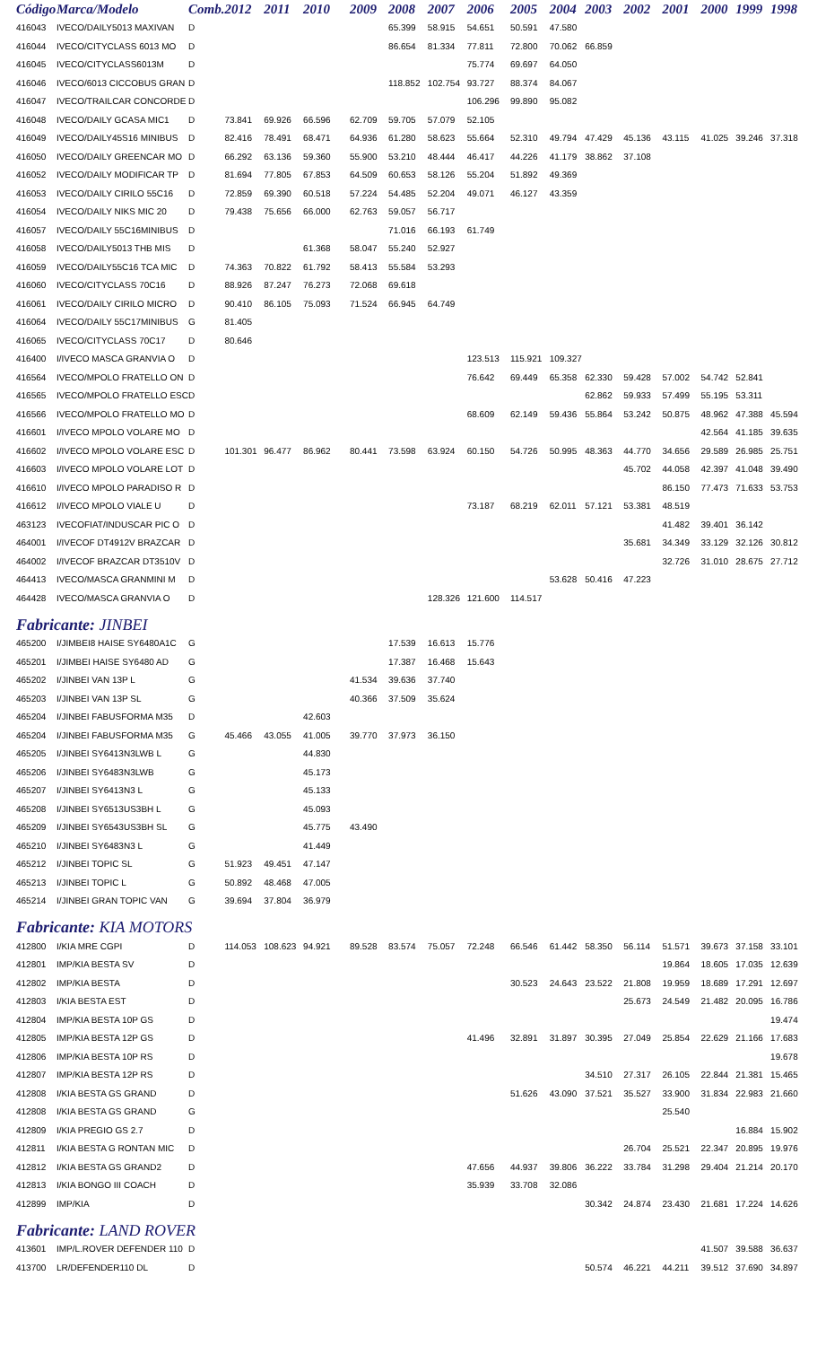| Código | Marca/Modelo | Comb. | 2012 | 2011 | 2010 | 2009 | 2008 | 2007 | 2006 | 2005 | 2004 | 2003 | 2002 | 2001 | 2000 | 1999 | 1998 |
| --- | --- | --- | --- | --- | --- | --- | --- | --- | --- | --- | --- | --- | --- | --- | --- | --- | --- |
| 416043 | IVECO/DAILY5013 MAXIVAN | D | | | | | 65.399 | 58.915 | 54.651 | 50.591 | 47.580 | | | | | | |
| 416044 | IVECO/CITYCLASS 6013 MO | D | | | | | 86.654 | 81.334 | 77.811 | 72.800 | 70.062 | 66.859 | | | | | |
| 416045 | IVECO/CITYCLASS6013M | D | | | | | | | 75.774 | 69.697 | 64.050 | | | | | | |
| 416046 | IVECO/6013 CICCOBUS GRAN | D | | | | | 118.852 | 102.754 | 93.727 | 88.374 | 84.067 | | | | | | |
| 416047 | IVECO/TRAILCAR CONCORDE | D | | | | | | | 106.296 | 99.890 | 95.082 | | | | | | |
| 416048 | IVECO/DAILY GCASA MIC1 | D | 73.841 | 69.926 | 66.596 | 62.709 | 59.705 | 57.079 | 52.105 | | | | | | | | |
| 416049 | IVECO/DAILY45S16 MINIBUS | D | 82.416 | 78.491 | 68.471 | 64.936 | 61.280 | 58.623 | 55.664 | 52.310 | 49.794 | 47.429 | 45.136 | 43.115 | 41.025 | 39.246 | 37.318 |
| 416050 | IVECO/DAILY GREENCAR MO | D | 66.292 | 63.136 | 59.360 | 55.900 | 53.210 | 48.444 | 46.417 | 44.226 | 41.179 | 38.862 | 37.108 | | | | |
| 416052 | IVECO/DAILY MODIFICAR TP | D | 81.694 | 77.805 | 67.853 | 64.509 | 60.653 | 58.126 | 55.204 | 51.892 | 49.369 | | | | | | |
| 416053 | IVECO/DAILY CIRILO 55C16 | D | 72.859 | 69.390 | 60.518 | 57.224 | 54.485 | 52.204 | 49.071 | 46.127 | 43.359 | | | | | | |
| 416054 | IVECO/DAILY NIKS MIC 20 | D | 79.438 | 75.656 | 66.000 | 62.763 | 59.057 | 56.717 | | | | | | | | | |
| 416057 | IVECO/DAILY 55C16MINIBUS | D | | | | | 71.016 | 66.193 | 61.749 | | | | | | | | |
| 416058 | IVECO/DAILY5013 THB MIS | D | | | 61.368 | 58.047 | 55.240 | 52.927 | | | | | | | | | |
| 416059 | IVECO/DAILY55C16 TCA MIC | D | 74.363 | 70.822 | 61.792 | 58.413 | 55.584 | 53.293 | | | | | | | | | |
| 416060 | IVECO/CITYCLASS 70C16 | D | 88.926 | 87.247 | 76.273 | 72.068 | 69.618 | | | | | | | | | | |
| 416061 | IVECO/DAILY CIRILO MICRO | D | 90.410 | 86.105 | 75.093 | 71.524 | 66.945 | 64.749 | | | | | | | | | |
| 416064 | IVECO/DAILY 55C17MINIBUS | G | 81.405 | | | | | | | | | | | | | | |
| 416065 | IVECO/CITYCLASS 70C17 | D | 80.646 | | | | | | | | | | | | | | |
| 416400 | I/IVECO MASCA GRANVIA O | D | | | | | | | 123.513 | 115.921 | 109.327 | | | | | | |
| 416564 | IVECO/MPOLO FRATELLO ON | D | | | | | | | 76.642 | 69.449 | 65.358 | 62.330 | 59.428 | 57.002 | 54.742 | 52.841 | |
| 416565 | IVECO/MPOLO FRATELLO ESC | D | | | | | | | | | | 62.862 | 59.933 | 57.499 | 55.195 | 53.311 | |
| 416566 | IVECO/MPOLO FRATELLO MO | D | | | | | | | 68.609 | 62.149 | 59.436 | 55.864 | 53.242 | 50.875 | 48.962 | 47.388 | 45.594 |
| 416601 | I/IVECO MPOLO VOLARE MO | D | | | | | | | | | | | | | 42.564 | 41.185 | 39.635 |
| 416602 | I/IVECO MPOLO VOLARE ESC | D | 101.301 | 96.477 | 86.962 | 80.441 | 73.598 | 63.924 | 60.150 | 54.726 | 50.995 | 48.363 | 44.770 | 34.656 | 29.589 | 26.985 | 25.751 |
| 416603 | I/IVECO MPOLO VOLARE LOT | D | | | | | | | | | | | 45.702 | 44.058 | 42.397 | 41.048 | 39.490 |
| 416610 | I/IVECO MPOLO PARADISO R | D | | | | | | | | | | | | 86.150 | 77.473 | 71.633 | 53.753 |
| 416612 | I/IVECO MPOLO VIALE U | D | | | | | | | 73.187 | 68.219 | 62.011 | 57.121 | 53.381 | 48.519 | | | |
| 463123 | IVECOFIAT/INDUSCAR PIC O | D | | | | | | | | | | | | 41.482 | 39.401 | 36.142 | |
| 464001 | I/IVECOF DT4912V BRAZCAR | D | | | | | | | | | | | 35.681 | 34.349 | 33.129 | 32.126 | 30.812 |
| 464002 | I/IVECOF BRAZCAR DT3510V | D | | | | | | | | | | | | 32.726 | 31.010 | 28.675 | 27.712 |
| 464413 | IVECO/MASCA GRANMINI M | D | | | | | | | | | 53.628 | 50.416 | 47.223 | | | | |
| 464428 | IVECO/MASCA GRANVIA O | D | | | | | | 128.326 | 121.600 | 114.517 | | | | | | | |
| Fabricante: JINBEI | | | | | | | | | | | | | | | | | |
| 465200 | I/JIMBEI8 HAISE SY6480A1C | G | | | | | 17.539 | 16.613 | 15.776 | | | | | | | | |
| 465201 | I/JIMBEI HAISE SY6480 AD | G | | | | | 17.387 | 16.468 | 15.643 | | | | | | | | |
| 465202 | I/JINBEI VAN 13P L | G | | | | 41.534 | 39.636 | 37.740 | | | | | | | | | |
| 465203 | I/JINBEI VAN 13P SL | G | | | | 40.366 | 37.509 | 35.624 | | | | | | | | | |
| 465204 | I/JINBEI FABUSFORMA M35 | D | | | 42.603 | | | | | | | | | | | | |
| 465204 | I/JINBEI FABUSFORMA M35 | G | 45.466 | 43.055 | 41.005 | 39.770 | 37.973 | 36.150 | | | | | | | | | |
| 465205 | I/JINBEI SY6413N3LWB L | G | | | 44.830 | | | | | | | | | | | | |
| 465206 | I/JINBEI SY6483N3LWB | G | | | 45.173 | | | | | | | | | | | | |
| 465207 | I/JINBEI SY6413N3 L | G | | | 45.133 | | | | | | | | | | | | |
| 465208 | I/JINBEI SY6513US3BH L | G | | | 45.093 | | | | | | | | | | | | |
| 465209 | I/JINBEI SY6543US3BH SL | G | | | 45.775 | 43.490 | | | | | | | | | | | |
| 465210 | I/JINBEI SY6483N3 L | G | | | 41.449 | | | | | | | | | | | | |
| 465212 | I/JINBEI TOPIC SL | G | 51.923 | 49.451 | 47.147 | | | | | | | | | | | | |
| 465213 | I/JINBEI TOPIC L | G | 50.892 | 48.468 | 47.005 | | | | | | | | | | | | |
| 465214 | I/JINBEI GRAN TOPIC VAN | G | 39.694 | 37.804 | 36.979 | | | | | | | | | | | | |
| Fabricante: KIA MOTORS | | | | | | | | | | | | | | | | | |
| 412800 | I/KIA MRE CGPI | D | 114.053 | 108.623 | 94.921 | 89.528 | 83.574 | 75.057 | 72.248 | 66.546 | 61.442 | 58.350 | 56.114 | 51.571 | 39.673 | 37.158 | 33.101 |
| 412801 | IMP/KIA BESTA SV | D | | | | | | | | | | | | 19.864 | 18.605 | 17.035 | 12.639 |
| 412802 | IMP/KIA BESTA | D | | | | | | | | 30.523 | 24.643 | 23.522 | 21.808 | 19.959 | 18.689 | 17.291 | 12.697 |
| 412803 | I/KIA BESTA EST | D | | | | | | | | | | | 25.673 | 24.549 | 21.482 | 20.095 | 16.786 |
| 412804 | IMP/KIA BESTA 10P GS | D | | | | | | | | | | | | | | | 19.474 |
| 412805 | IMP/KIA BESTA 12P GS | D | | | | | | | 41.496 | 32.891 | 31.897 | 30.395 | 27.049 | 25.854 | 22.629 | 21.166 | 17.683 |
| 412806 | IMP/KIA BESTA 10P RS | D | | | | | | | | | | | | | | | 19.678 |
| 412807 | IMP/KIA BESTA 12P RS | D | | | | | | | | | | 34.510 | 27.317 | 26.105 | 22.844 | 21.381 | 15.465 |
| 412808 | I/KIA BESTA GS GRAND | D | | | | | | | | 51.626 | 43.090 | 37.521 | 35.527 | 33.900 | 31.834 | 22.983 | 21.660 |
| 412808 | I/KIA BESTA GS GRAND | G | | | | | | | | | | | | 25.540 | | | |
| 412809 | I/KIA PREGIO GS 2.7 | D | | | | | | | | | | | | | | 16.884 | 15.902 |
| 412811 | I/KIA BESTA G RONTAN MIC | D | | | | | | | | | | | 26.704 | 25.521 | 22.347 | 20.895 | 19.976 |
| 412812 | I/KIA BESTA GS GRAND2 | D | | | | | | | 47.656 | 44.937 | 39.806 | 36.222 | 33.784 | 31.298 | 29.404 | 21.214 | 20.170 |
| 412813 | I/KIA BONGO III COACH | D | | | | | | | 35.939 | 33.708 | 32.086 | | | | | | |
| 412899 | IMP/KIA | D | | | | | | | | | | 30.342 | 24.874 | 23.430 | 21.681 | 17.224 | 14.626 |
| Fabricante: LAND ROVER | | | | | | | | | | | | | | | | | |
| 413601 | IMP/L.ROVER DEFENDER 110 | D | | | | | | | | | | | | | 41.507 | 39.588 | 36.637 |
| 413700 | LR/DEFENDER110 DL | D | | | | | | | | | | 50.574 | 46.221 | 44.211 | 39.512 | 37.690 | 34.897 |